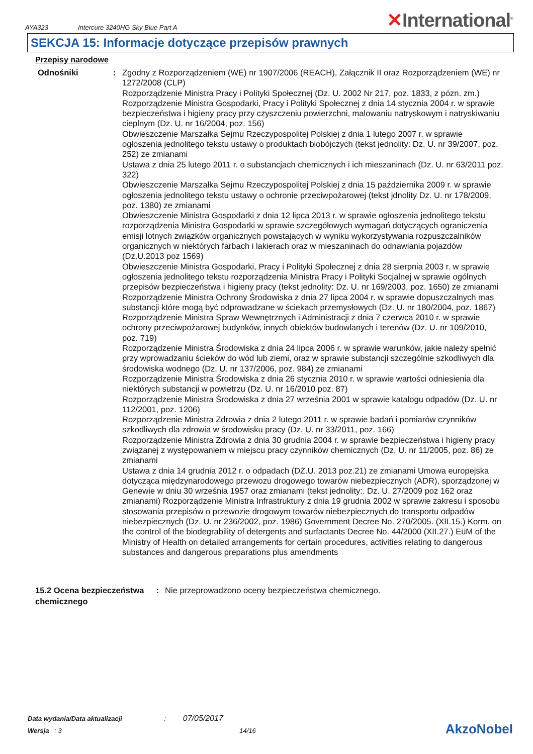AYA323
Intercure 3240HG Sky Blue Part A
✕International<sup>®</sup>
SEKCJA 15: Informacje dotyczące przepisów prawnych
Przepisy narodowe
Odnośniki : Zgodny z Rozporządzeniem (WE) nr 1907/2006 (REACH), Załącznik II oraz Rozporządzeniem (WE) nr 1272/2008 (CLP)
Rozporządzenie Ministra Pracy i Polityki Społecznej (Dz. U. 2002 Nr 217, poz. 1833, z pózn. zm.)
Rozporządzenie Ministra Gospodarki, Pracy i Polityki Społecznej z dnia 14 stycznia 2004 r. w sprawie bezpieczeństwa i higieny pracy przy czyszczeniu powierzchni, malowaniu natryskowym i natryskiwaniu cieplnym (Dz. U. nr 16/2004, poz. 156)
Obwieszczenie Marszałka Sejmu Rzeczypospolitej Polskiej z dnia 1 lutego 2007 r. w sprawie ogłoszenia jednolitego tekstu ustawy o produktach biobójczych (tekst jednolity: Dz. U. nr 39/2007, poz. 252) ze zmianami
Ustawa z dnia 25 lutego 2011 r. o substancjach chemicznych i ich mieszaninach (Dz. U. nr 63/2011 poz. 322)
Obwieszczenie Marszałka Sejmu Rzeczypospolitej Polskiej z dnia 15 października 2009 r. w sprawie ogłoszenia jednolitego tekstu ustawy o ochronie przeciwpożarowej (tekst jdnolity Dz. U. nr 178/2009, poz. 1380) ze zmianami
Obwieszczenie Ministra Gospodarki z dnia 12 lipca 2013 r. w sprawie ogłoszenia jednolitego tekstu rozporządzenia Ministra Gospodarki w sprawie szczegółowych wymagań dotyczących ograniczenia emisji lotnych związków organicznych powstających w wyniku wykorzystywania rozpuszczalników organicznych w niektórych farbach i lakierach oraz w mieszaninach do odnawiania pojazdów (Dz.U.2013 poz 1569)
Obwieszczenie Ministra Gospodarki, Pracy i Polityki Społecznej z dnia 28 sierpnia 2003 r. w sprawie ogłoszenia jednolitego tekstu rozporządzenia Ministra Pracy i Polityki Socjalnej w sprawie ogólnych przepisów bezpieczeństwa i higieny pracy (tekst jednolity: Dz. U. nr 169/2003, poz. 1650) ze zmianami
Rozporządzenie Ministra Ochrony Środowiska z dnia 27 lipca 2004 r. w sprawie dopuszczalnych mas substancji które mogą być odprowadzane w ściekach przemysłowych (Dz. U. nr 180/2004, poz. 1867)
Rozporządzenie Ministra Spraw Wewnętrznych i Administracji z dnia 7 czerwca 2010 r. w sprawie ochrony przeciwpożarowej budynków, innych obiektów budowlanych i terenów (Dz. U. nr 109/2010, poz. 719)
Rozporządzenie Ministra Środowiska z dnia 24 lipca 2006 r. w sprawie warunków, jakie należy spełnić przy wprowadzaniu ścieków do wód lub ziemi, oraz w sprawie substancji szczególnie szkodliwych dla środowiska wodnego (Dz. U. nr 137/2006, poz. 984) ze zmianami
Rozporządzenie Ministra Środowiska z dnia 26 stycznia 2010 r. w sprawie wartości odniesienia dla niektórych substancji w powietrzu (Dz. U. nr 16/2010 poz. 87)
Rozporządzenie Ministra Środowiska z dnia 27 września 2001 w sprawie katalogu odpadów (Dz. U. nr 112/2001, poz. 1206)
Rozporządzenie Ministra Zdrowia z dnia 2 lutego 2011 r. w sprawie badań i pomiarów czynników szkodliwych dla zdrowia w środowisku pracy (Dz. U. nr 33/2011, poz. 166)
Rozporządzenie Ministra Zdrowia z dnia 30 grudnia 2004 r. w sprawie bezpieczeństwa i higieny pracy związanej z występowaniem w miejscu pracy czynników chemicznych (Dz. U. nr 11/2005, poz. 86) ze zmianami
Ustawa z dnia 14 grudnia 2012 r. o odpadach (DZ.U. 2013 poz.21) ze zmianami Umowa europejska dotycząca międzynarodowego przewozu drogowego towarów niebezpiecznych (ADR), sporządzonej w Genewie w dniu 30 września 1957 oraz zmianami (tekst jednolity:. Dz. U. 27/2009 poz 162 oraz zmianami) Rozporządzenie Ministra Infrastruktury z dnia 19 grudnia 2002 w sprawie zakresu i sposobu stosowania przepisów o przewozie drogowym towarów niebezpiecznych do transportu odpadów niebezpiecznych (Dz. U. nr 236/2002, poz. 1986) Government Decree No. 270/2005. (XII.15.) Korm. on the control of the biodegrability of detergents and surfactants Decree No. 44/2000 (XII.27.) EüM of the Ministry of Health on detailed arrangements for certain procedures, activities relating to dangerous substances and dangerous preparations plus amendments
15.2 Ocena bezpieczeństwa chemicznego
: Nie przeprowadzono oceny bezpieczeństwa chemicznego.
Data wydania/Data aktualizacji : 07/05/2017
Wersja : 3 14/16
AkzoNobel